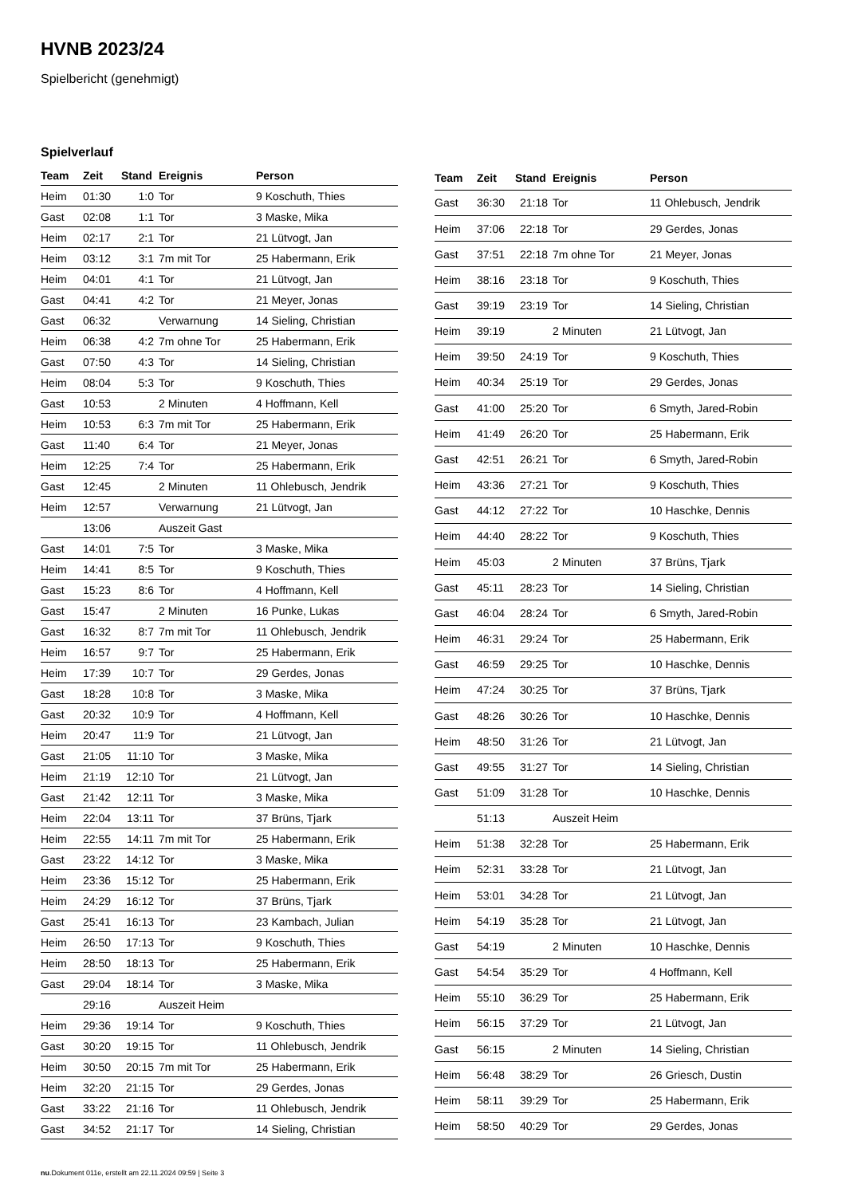HVNB 2023/24
Spielbericht (genehmigt)
Spielverlauf
| Team | Zeit | Stand | Ereignis | Person |
| --- | --- | --- | --- | --- |
| Heim | 01:30 | 1:0 | Tor | 9 Koschuth, Thies |
| Gast | 02:08 | 1:1 | Tor | 3 Maske, Mika |
| Heim | 02:17 | 2:1 | Tor | 21 Lütvogt, Jan |
| Heim | 03:12 | 3:1 | 7m mit Tor | 25 Habermann, Erik |
| Heim | 04:01 | 4:1 | Tor | 21 Lütvogt, Jan |
| Gast | 04:41 | 4:2 | Tor | 21 Meyer, Jonas |
| Gast | 06:32 | | Verwarnung | 14 Sieling, Christian |
| Heim | 06:38 | 4:2 | 7m ohne Tor | 25 Habermann, Erik |
| Gast | 07:50 | 4:3 | Tor | 14 Sieling, Christian |
| Heim | 08:04 | 5:3 | Tor | 9 Koschuth, Thies |
| Gast | 10:53 | | 2 Minuten | 4 Hoffmann, Kell |
| Heim | 10:53 | 6:3 | 7m mit Tor | 25 Habermann, Erik |
| Gast | 11:40 | 6:4 | Tor | 21 Meyer, Jonas |
| Heim | 12:25 | 7:4 | Tor | 25 Habermann, Erik |
| Gast | 12:45 | | 2 Minuten | 11 Ohlebusch, Jendrik |
| Heim | 12:57 | | Verwarnung | 21 Lütvogt, Jan |
| | 13:06 | | Auszeit Gast | |
| Gast | 14:01 | 7:5 | Tor | 3 Maske, Mika |
| Heim | 14:41 | 8:5 | Tor | 9 Koschuth, Thies |
| Gast | 15:23 | 8:6 | Tor | 4 Hoffmann, Kell |
| Gast | 15:47 | | 2 Minuten | 16 Punke, Lukas |
| Gast | 16:32 | 8:7 | 7m mit Tor | 11 Ohlebusch, Jendrik |
| Heim | 16:57 | 9:7 | Tor | 25 Habermann, Erik |
| Heim | 17:39 | 10:7 | Tor | 29 Gerdes, Jonas |
| Gast | 18:28 | 10:8 | Tor | 3 Maske, Mika |
| Gast | 20:32 | 10:9 | Tor | 4 Hoffmann, Kell |
| Heim | 20:47 | 11:9 | Tor | 21 Lütvogt, Jan |
| Gast | 21:05 | 11:10 | Tor | 3 Maske, Mika |
| Heim | 21:19 | 12:10 | Tor | 21 Lütvogt, Jan |
| Gast | 21:42 | 12:11 | Tor | 3 Maske, Mika |
| Heim | 22:04 | 13:11 | Tor | 37 Brüns, Tjark |
| Heim | 22:55 | 14:11 | 7m mit Tor | 25 Habermann, Erik |
| Gast | 23:22 | 14:12 | Tor | 3 Maske, Mika |
| Heim | 23:36 | 15:12 | Tor | 25 Habermann, Erik |
| Heim | 24:29 | 16:12 | Tor | 37 Brüns, Tjark |
| Gast | 25:41 | 16:13 | Tor | 23 Kambach, Julian |
| Heim | 26:50 | 17:13 | Tor | 9 Koschuth, Thies |
| Heim | 28:50 | 18:13 | Tor | 25 Habermann, Erik |
| Gast | 29:04 | 18:14 | Tor | 3 Maske, Mika |
| | 29:16 | | Auszeit Heim | |
| Heim | 29:36 | 19:14 | Tor | 9 Koschuth, Thies |
| Gast | 30:20 | 19:15 | Tor | 11 Ohlebusch, Jendrik |
| Heim | 30:50 | 20:15 | 7m mit Tor | 25 Habermann, Erik |
| Heim | 32:20 | 21:15 | Tor | 29 Gerdes, Jonas |
| Gast | 33:22 | 21:16 | Tor | 11 Ohlebusch, Jendrik |
| Gast | 34:52 | 21:17 | Tor | 14 Sieling, Christian |
| Team | Zeit | Stand | Ereignis | Person |
| --- | --- | --- | --- | --- |
| Gast | 36:30 | 21:18 | Tor | 11 Ohlebusch, Jendrik |
| Heim | 37:06 | 22:18 | Tor | 29 Gerdes, Jonas |
| Gast | 37:51 | 22:18 | 7m ohne Tor | 21 Meyer, Jonas |
| Heim | 38:16 | 23:18 | Tor | 9 Koschuth, Thies |
| Gast | 39:19 | 23:19 | Tor | 14 Sieling, Christian |
| Heim | 39:19 | | 2 Minuten | 21 Lütvogt, Jan |
| Heim | 39:50 | 24:19 | Tor | 9 Koschuth, Thies |
| Heim | 40:34 | 25:19 | Tor | 29 Gerdes, Jonas |
| Gast | 41:00 | 25:20 | Tor | 6 Smyth, Jared-Robin |
| Heim | 41:49 | 26:20 | Tor | 25 Habermann, Erik |
| Gast | 42:51 | 26:21 | Tor | 6 Smyth, Jared-Robin |
| Heim | 43:36 | 27:21 | Tor | 9 Koschuth, Thies |
| Gast | 44:12 | 27:22 | Tor | 10 Haschke, Dennis |
| Heim | 44:40 | 28:22 | Tor | 9 Koschuth, Thies |
| Heim | 45:03 | | 2 Minuten | 37 Brüns, Tjark |
| Gast | 45:11 | 28:23 | Tor | 14 Sieling, Christian |
| Gast | 46:04 | 28:24 | Tor | 6 Smyth, Jared-Robin |
| Heim | 46:31 | 29:24 | Tor | 25 Habermann, Erik |
| Gast | 46:59 | 29:25 | Tor | 10 Haschke, Dennis |
| Heim | 47:24 | 30:25 | Tor | 37 Brüns, Tjark |
| Gast | 48:26 | 30:26 | Tor | 10 Haschke, Dennis |
| Heim | 48:50 | 31:26 | Tor | 21 Lütvogt, Jan |
| Gast | 49:55 | 31:27 | Tor | 14 Sieling, Christian |
| Gast | 51:09 | 31:28 | Tor | 10 Haschke, Dennis |
| | 51:13 | | Auszeit Heim | |
| Heim | 51:38 | 32:28 | Tor | 25 Habermann, Erik |
| Heim | 52:31 | 33:28 | Tor | 21 Lütvogt, Jan |
| Heim | 53:01 | 34:28 | Tor | 21 Lütvogt, Jan |
| Heim | 54:19 | 35:28 | Tor | 21 Lütvogt, Jan |
| Gast | 54:19 | | 2 Minuten | 10 Haschke, Dennis |
| Gast | 54:54 | 35:29 | Tor | 4 Hoffmann, Kell |
| Heim | 55:10 | 36:29 | Tor | 25 Habermann, Erik |
| Heim | 56:15 | 37:29 | Tor | 21 Lütvogt, Jan |
| Gast | 56:15 | | 2 Minuten | 14 Sieling, Christian |
| Heim | 56:48 | 38:29 | Tor | 26 Griesch, Dustin |
| Heim | 58:11 | 39:29 | Tor | 25 Habermann, Erik |
| Heim | 58:50 | 40:29 | Tor | 29 Gerdes, Jonas |
nu.Dokument 011e, erstellt am 22.11.2024 09:59 | Seite 3